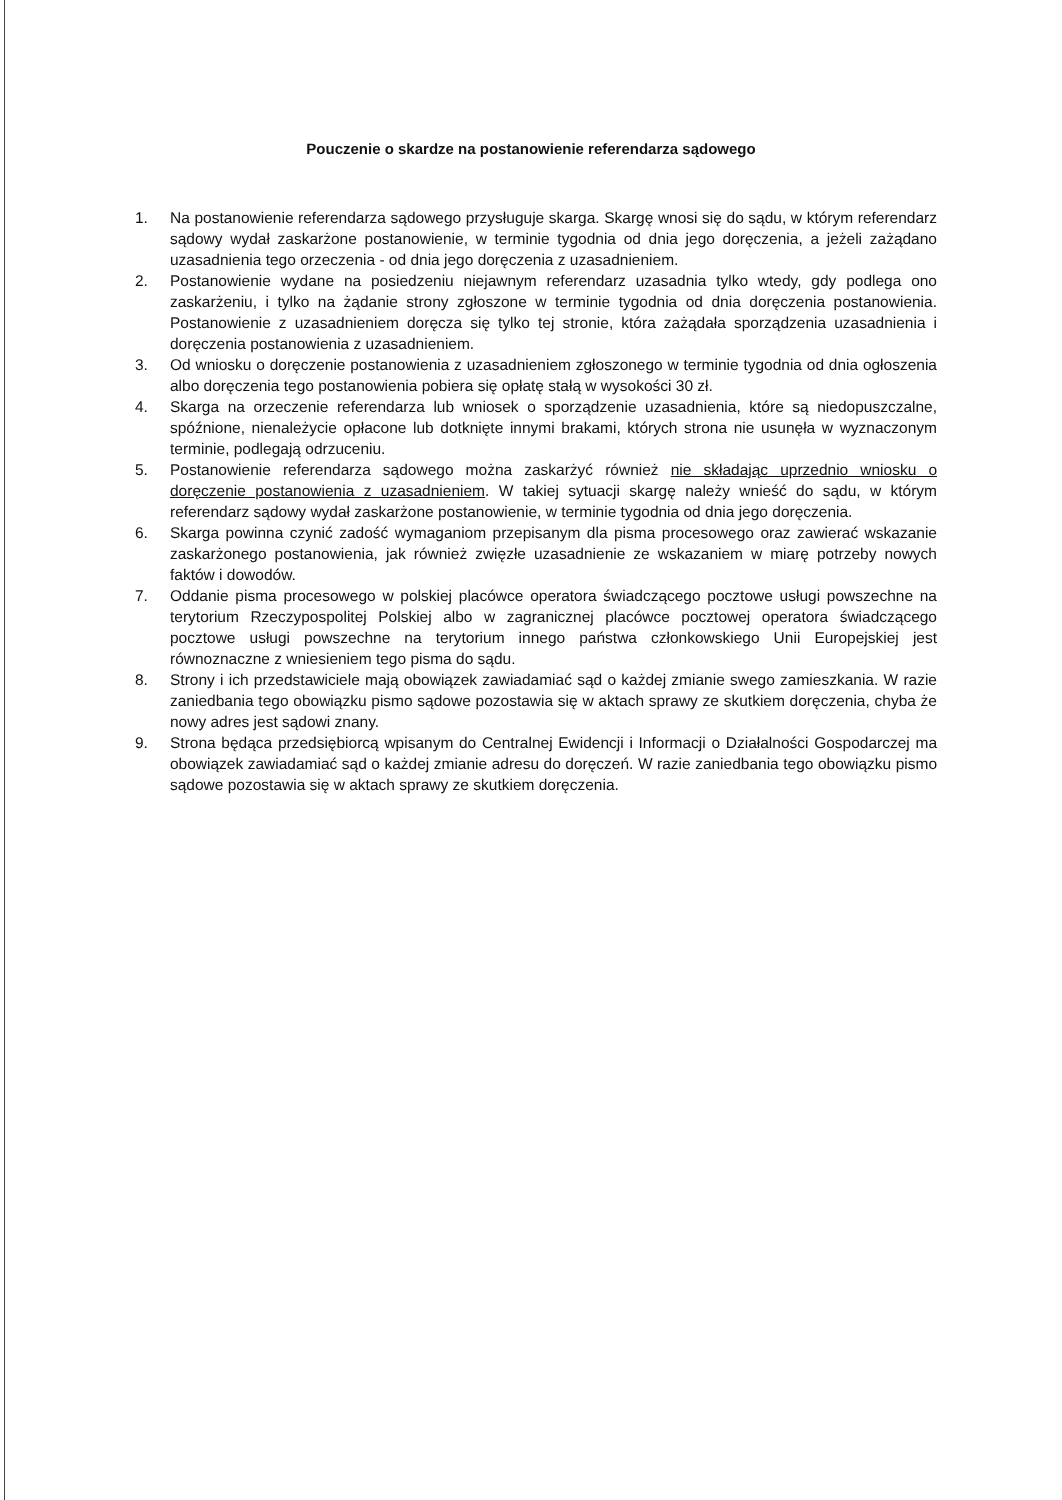Pouczenie o skardze na postanowienie referendarza sądowego
1. Na postanowienie referendarza sądowego przysługuje skarga. Skargę wnosi się do sądu, w którym referendarz sądowy wydał zaskarżone postanowienie, w terminie tygodnia od dnia jego doręczenia, a jeżeli zażądano uzasadnienia tego orzeczenia - od dnia jego doręczenia z uzasadnieniem.
2. Postanowienie wydane na posiedzeniu niejawnym referendarz uzasadnia tylko wtedy, gdy podlega ono zaskarżeniu, i tylko na żądanie strony zgłoszone w terminie tygodnia od dnia doręczenia postanowienia. Postanowienie z uzasadnieniem doręcza się tylko tej stronie, która zażądała sporządzenia uzasadnienia i doręczenia postanowienia z uzasadnieniem.
3. Od wniosku o doręczenie postanowienia z uzasadnieniem zgłoszonego w terminie tygodnia od dnia ogłoszenia albo doręczenia tego postanowienia pobiera się opłatę stałą w wysokości 30 zł.
4. Skarga na orzeczenie referendarza lub wniosek o sporządzenie uzasadnienia, które są niedopuszczalne, spóźnione, nienależycie opłacone lub dotknięte innymi brakami, których strona nie usunęła w wyznaczonym terminie, podlegają odrzuceniu.
5. Postanowienie referendarza sądowego można zaskarżyć również nie składając uprzednio wniosku o doręczenie postanowienia z uzasadnieniem. W takiej sytuacji skargę należy wnieść do sądu, w którym referendarz sądowy wydał zaskarżone postanowienie, w terminie tygodnia od dnia jego doręczenia.
6. Skarga powinna czynić zadość wymaganiom przepisanym dla pisma procesowego oraz zawierać wskazanie zaskarżonego postanowienia, jak również zwięzłe uzasadnienie ze wskazaniem w miarę potrzeby nowych faktów i dowodów.
7. Oddanie pisma procesowego w polskiej placówce operatora świadczącego pocztowe usługi powszechne na terytorium Rzeczypospolitej Polskiej albo w zagranicznej placówce pocztowej operatora świadczącego pocztowe usługi powszechne na terytorium innego państwa członkowskiego Unii Europejskiej jest równoznaczne z wniesieniem tego pisma do sądu.
8. Strony i ich przedstawiciele mają obowiązek zawiadamiać sąd o każdej zmianie swego zamieszkania. W razie zaniedbania tego obowiązku pismo sądowe pozostawia się w aktach sprawy ze skutkiem doręczenia, chyba że nowy adres jest sądowi znany.
9. Strona będąca przedsiębiorcą wpisanym do Centralnej Ewidencji i Informacji o Działalności Gospodarczej ma obowiązek zawiadamiać sąd o każdej zmianie adresu do doręczeń. W razie zaniedbania tego obowiązku pismo sądowe pozostawia się w aktach sprawy ze skutkiem doręczenia.